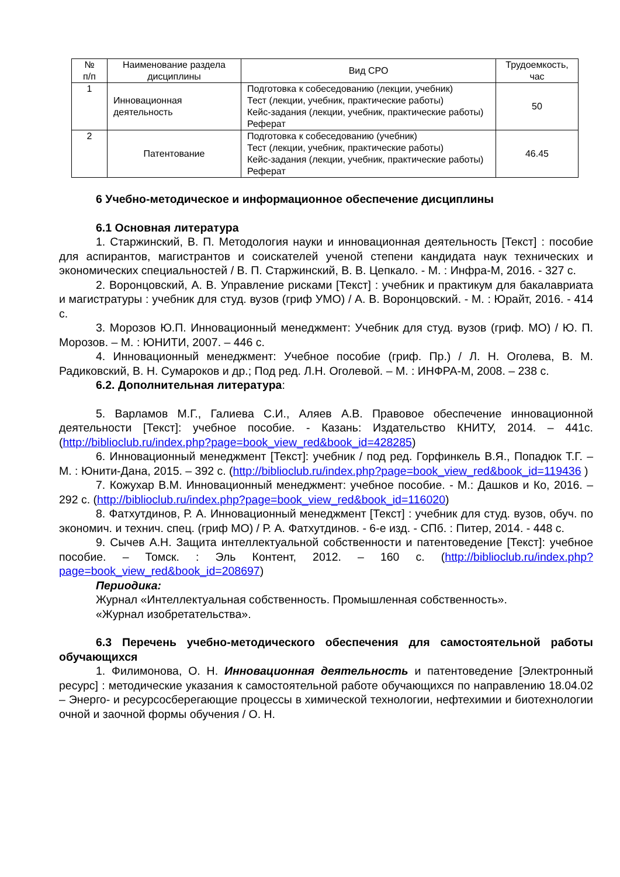| № п/п | Наименование раздела дисциплины | Вид СРО | Трудоемкость, час |
| 1 | Инновационная деятельность | Подготовка к собеседованию (лекции, учебник) Тест (лекции, учебник, практические работы) Кейс-задания (лекции, учебник, практические работы) Реферат | 50 |
| 2 | Патентование | Подготовка к собеседованию (учебник) Тест (лекции, учебник, практические работы) Кейс-задания (лекции, учебник, практические работы) Реферат | 46.45 |
6 Учебно-методическое и информационное обеспечение дисциплины
6.1 Основная литература
1. Старжинский, В. П. Методология науки и инновационная деятельность [Текст] : пособие для аспирантов, магистрантов и соискателей ученой степени кандидата наук технических и экономических специальностей / В. П. Старжинский, В. В. Цепкало. - М. : Инфра-М, 2016. - 327 с.
2. Воронцовский, А. В. Управление рисками [Текст] : учебник и практикум для бакалавриата и магистратуры : учебник для студ. вузов (гриф УМО) / А. В. Воронцовский. - М. : Юрайт, 2016. - 414 с.
3. Морозов Ю.П. Инновационный менеджмент: Учебник для студ. вузов (гриф. МО) / Ю. П. Морозов. – М. : ЮНИТИ, 2007. – 446 с.
4. Инновационный менеджмент: Учебное пособие (гриф. Пр.) / Л. Н. Оголева, В. М. Радиковский, В. Н. Сумароков и др.; Под ред. Л.Н. Оголевой. – М. : ИНФРА-М, 2008. – 238 с.
6.2. Дополнительная литература:
5. Варламов М.Г., Галиева С.И., Аляев А.В. Правовое обеспечение инновационной деятельности [Текст]: учебное пособие. - Казань: Издательство КНИТУ, 2014. – 441с. (http://biblioclub.ru/index.php?page=book_view_red&book_id=428285)
6. Инновационный менеджмент [Текст]: учебник / под ред. Горфинкель В.Я., Попадюк Т.Г. – М. : Юнити-Дана, 2015. – 392 с. (http://biblioclub.ru/index.php?page=book_view_red&book_id=119436 )
7. Кожухар В.М. Инновационный менеджмент: учебное пособие. - М.: Дашков и Ко, 2016. – 292 с. (http://biblioclub.ru/index.php?page=book_view_red&book_id=116020)
8. Фатхутдинов, Р. А. Инновационный менеджмент [Текст] : учебник для студ. вузов, обуч. по экономич. и технич. спец. (гриф МО) / Р. А. Фатхутдинов. - 6-е изд. - СПб. : Питер, 2014. - 448 с.
9. Сычев А.Н. Защита интеллектуальной собственности и патентоведение [Текст]: учебное пособие. – Томск. : Эль Контент, 2012. – 160 с. (http://biblioclub.ru/index.php?page=book_view_red&book_id=208697)
Периодика:
Журнал «Интеллектуальная собственность. Промышленная собственность».
«Журнал изобретательства».
6.3 Перечень учебно-методического обеспечения для самостоятельной работы обучающихся
1. Филимонова, О. Н. Инновационная деятельность и патентоведение [Электронный ресурс] : методические указания к самостоятельной работе обучающихся по направлению 18.04.02 – Энерго- и ресурсосберегающие процессы в химической технологии, нефтехимии и биотехнологии очной и заочной формы обучения / О. Н.